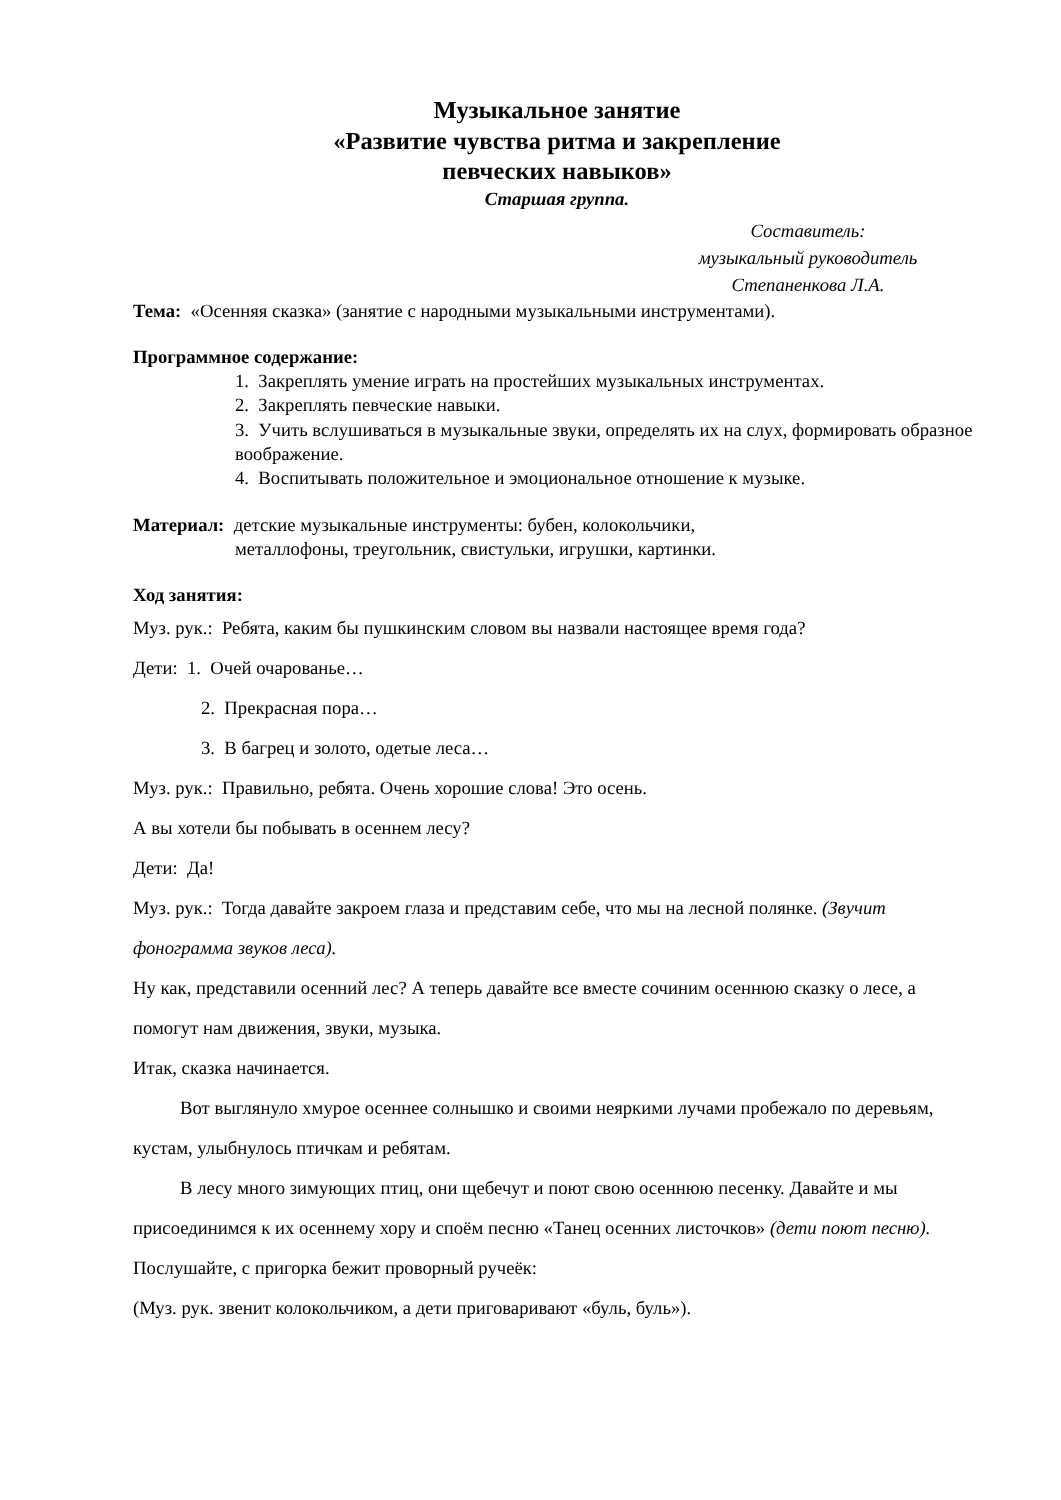Музыкальное занятие
«Развитие чувства ритма и закрепление
певческих навыков»
Старшая группа.
Составитель:
музыкальный руководитель
Степаненкова Л.А.
Тема: «Осенняя сказка» (занятие с народными музыкальными инструментами).
Программное содержание:
1. Закреплять умение играть на простейших музыкальных инструментах.
2. Закреплять певческие навыки.
3. Учить вслушиваться в музыкальные звуки, определять их на слух, формировать образное воображение.
4. Воспитывать положительное и эмоциональное отношение к музыке.
Материал: детские музыкальные инструменты: бубен, колокольчики,
металлофоны, треугольник, свистульки, игрушки, картинки.
Ход занятия:
Муз. рук.: Ребята, каким бы пушкинским словом вы назвали настоящее время года?
Дети: 1. Очей очарованье…
2. Прекрасная пора…
3. В багрец и золото, одетые леса…
Муз. рук.: Правильно, ребята. Очень хорошие слова! Это осень.
А вы хотели бы побывать в осеннем лесу?
Дети: Да!
Муз. рук.: Тогда давайте закроем глаза и представим себе, что мы на лесной полянке. (Звучит фонограмма звуков леса).
Ну как, представили осенний лес? А теперь давайте все вместе сочиним осеннюю сказку о лесе, а помогут нам движения, звуки, музыка.
Итак, сказка начинается.
Вот выглянуло хмурое осеннее солнышко и своими неяркими лучами пробежало по деревьям, кустам, улыбнулось птичкам и ребятам.
В лесу много зимующих птиц, они щебечут и поют свою осеннюю песенку. Давайте и мы присоединимся к их осеннему хору и споём песню «Танец осенних листочков» (дети поют песню).
Послушайте, с пригорка бежит проворный ручеёк:
(Муз. рук. звенит колокольчиком, а дети приговаривают «буль, буль»).